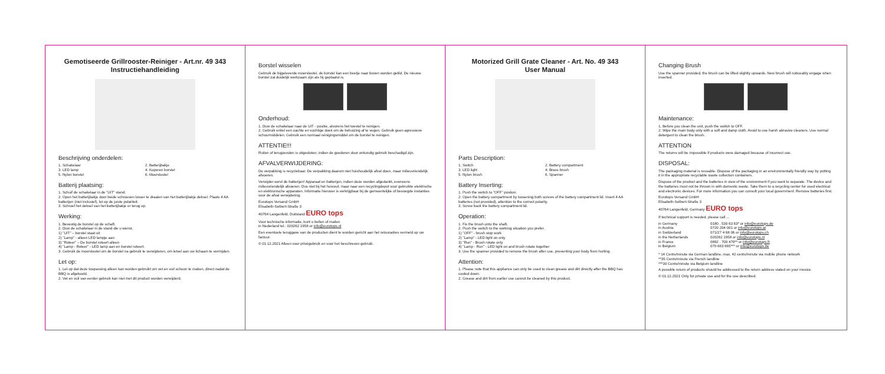Gemotiseerde Grillrooster-Reiniger - Art.nr. 49 343
Instructiehandleiding
Beschrijving onderdelen:
1. Schakelaar 2. Batterijbakje 3. LED lamp 4. Koperen borstel 5. Nylon borstel 6. Moersleutel
Batterij plaatsing:
1. Schuif de schakelaar in de "UIT" stand.
2. Open het batterijbakje door beide schroeven losser te draaien van het batterijbakje deksel. Plaats 4 AA batterijen (niet inclusief), let op de juiste polariteit.
3. Schroef het deksel van het batterijbakje er terug op.
Werking:
1. Bevestig de borstel op de schaft.
2. Duw de schakelaar in de stand die u wenst.
1) "UIT" – borstel staat uit
2) "Lamp" - alleen LED lampje aan
3) "Roteer" – De borstel roteert alleen
4) "Lamp - Roteer" - LED lamp aan en borstel roteert.
3. Gebruik de moersleutel om de borstel na gebruik te verwijderen, om letsel aan uw lichaam te vermijden.
Let op:
1. Let op dat deze toepassing alleen kan worden gebruikt om vet en vuil schoon te maken, direct nadat de BBQ is afgekoeld.
2. Vet en vuil van eerder gebruik kan niet met dit product worden verwijderd.
Borstel wisselen
Gebruik de bijgeleverde moersleutel, de borstel kan een beetje naar boven worden getild. De nieuwe borstel zal duidelijk werkzaam zijn als hij geplaatst is.
Onderhoud:
1. Duw de schakelaar naar de UIT - positie, alvorens het toestel te reinigen.
2. Gebruik enkel een zachte en vochtige doek om de behuizing af te vegen. Gebruik geen agressieve schuurmiddelen. Gebruik een normaal reinigingsmiddel om de borstel te reinigen.
ATTENTIE!!!
Ruilen of terugzenden is uitgesloten, indien de goederen door onkundig gebruik beschadigd zijn.
AFVALVERWIJDERING:
De verpakking is recyclebaar. De verpakking daarom niet huishoudelijk afval doen, maar milieuvriendelijk afvoeren.
Verwijder eerst de batterijen! Apparaat en batterijen, indien deze worden afgedankt, eveneens milieuvriendelijk afvoeren. Dus niet bij het huisvuil, maar naar een recyclingdepot voor gebruikte elektrische en elektronische apparaten. Informatie hierover is verkrijgbaar bij de gemeentelijke of bevoegde instanties voor de afval verwijdering.
Eurotops Versand GmbH
Elisabeth-Selbert-Straße 3
40764 Langenfeld, Duitsland EURO tops
Voor technische informatie, kunt u bellen of mailen
in Nederland tel.: 020262 1958 or info@eurotops.nl
Een eventuele teruggave van de producten dient te worden gericht aan het retouradres vermeld op uw factuur.
© 01.12.2021 Alleen voor privégebruik en voor het beschreven gebruik.
Motorized Grill Grate Cleaner - Art. No. 49 343
User Manual
Parts Description:
1. Switch 2. Battery compartment 3. LED light 4. Brass brush 5. Nylon brush 6. Spanner
Battery Inserting:
1. Push the switch to "OFF" postion.
2. Open the battery compartment by loosening both screws of the battery compartment lid. Insert 4 AA batteries (not provided), attention to the correct polarity.
3. Screw back the battery compartment lid.
Operation:
1. Fix the brush onto the shaft.
2. Push the switch to the working situation you prefer.
1) "OFF" - brush stop work
2) "Lamp" - LED light on only
3) "Run" - Brush rotate only
4) "Lamp - Run" - LED light on and brush rotate together
3. Use the spanner provided to remove the brush after use, preventing your body from hurting.
Attention:
1. Please note that this appliance can only be used to clean grease and dirt directly after the BBQ has cooled down.
2. Grease and dirt from earlier use cannot be cleaned by this product.
Changing Brush
Use the spanner provided, the brush can be lifted slightly upwards. New brush will noticeably engage when inserted.
Maintenance:
1. Before you clean the unit, push the switch to OFF.
2. Wipe the main body only with a soft and damp cloth. Avoid to use harsh abrasive cleaners. Use normal detergent to clean the brush.
ATTENTION
The returns will be impossible if products were damaged because of incorrect use.
DISPOSAL:
The packaging material is reusable. Dispose of the packaging in an environmentally friendly way by putting it in the appropriate recyclable waste collection containers.
Dispose of the product and the batteries in view of the environment if you want to separate. The device and the batteries must not be thrown in with domestic waste. Take them to a recycling center for used electrical and electronic devices. For more information you can consult your local government. Remove batteries first.
Eurotops Versand GmbH
Elisabeth-Selbert-Straße 3
40764 Langenfeld, Germany EURO tops
If technical support is needed, please call ...
in Germany 0180 . 530 63 63* or info@eurotops.de in Austria 0720 204 001 or info@eurotops.at in Switzerland 071/27 4 68 06 or info@eurotops.ch in the Netherlands 020262 1958 or info@eurotops.nl in France 0892 . 700 470** or info@eurotops.fr in Belgium 070 663 665*** or info@eurotops.be
* 14 Cents/minute via German landline, max. 42 cents/minute via mobile phone network
**35 Cents/minute via French landline
***30 Cents/minute via Belgium landline
A possible return of products should be addressed to the return address stated on your invoice.
© 01.12.2021 Only for private use and for the use described.